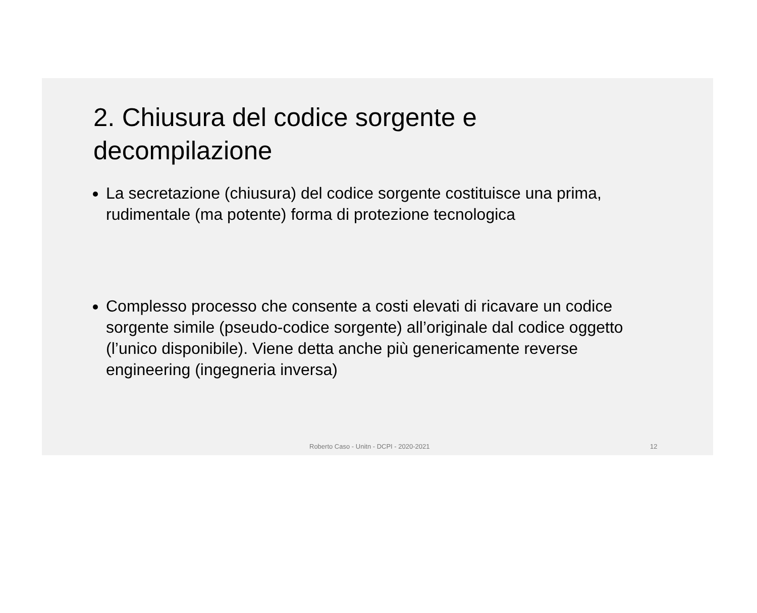2. Chiusura del codice sorgente e decompilazione
La secretazione (chiusura) del codice sorgente costituisce una prima, rudimentale (ma potente) forma di protezione tecnologica
Complesso processo che consente a costi elevati di ricavare un codice sorgente simile (pseudo-codice sorgente) all’originale dal codice oggetto (l’unico disponibile). Viene detta anche più genericamente reverse engineering (ingegneria inversa)
Roberto Caso - Unitn - DCPI - 2020-2021 12